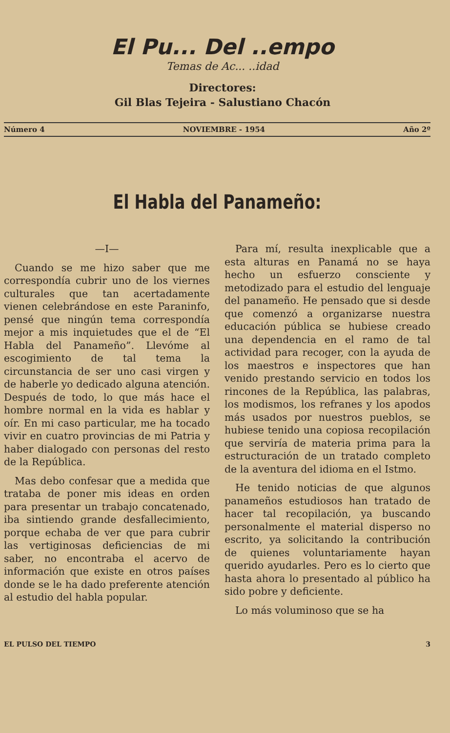El Pu... Del ..empo
Temas de Ac... ..idad
Directores:
Gil Blas Tejeira - Salustiano Chacón
Número 4 NOVIEMBRE - 1954 Año 2º
El Habla del Panameño:
—I—
Cuando se me hizo saber que me correspondía cubrir uno de los viernes culturales que tan acertadamente vienen celebrándose en este Paraninfo, pensé que ningún tema correspondía mejor a mis inquietudes que el de “El Habla del Panameño”. Llevóme al escogimiento de tal tema la circunstancia de ser uno casi virgen y de haberle yo dedicado alguna atención. Después de todo, lo que más hace el hombre normal en la vida es hablar y oír. En mi caso particular, me ha tocado vivir en cuatro provincias de mi Patria y haber dialogado con personas del resto de la República.
Mas debo confesar que a medida que trataba de poner mis ideas en orden para presentar un trabajo concatenado, iba sintiendo grande desfallecimiento, porque echaba de ver que para cubrir las vertiginosas deficiencias de mi saber, no encontraba el acervo de información que existe en otros países donde se le ha dado preferente atención al estudio del habla popular.
Para mí, resulta inexplicable que a esta alturas en Panamá no se haya hecho un esfuerzo consciente y metodizado para el estudio del lenguaje del panameño. He pensado que si desde que comenzó a organizarse nuestra educación pública se hubiese creado una dependencia en el ramo de tal actividad para recoger, con la ayuda de los maestros e inspectores que han venido prestando servicio en todos los rincones de la República, las palabras, los modismos, los refranes y los apodos más usados por nuestros pueblos, se hubiese tenido una copiosa recopilación que serviría de materia prima para la estructuración de un tratado completo de la aventura del idioma en el Istmo.
He tenido noticias de que algunos panameños estudiosos han tratado de hacer tal recopilación, ya buscando personalmente el material disperso no escrito, ya solicitando la contribución de quienes voluntariamente hayan querido ayudarles. Pero es lo cierto que hasta ahora lo presentado al público ha sido pobre y deficiente.
Lo más voluminoso que se ha
EL PULSO DEL TIEMPO 3